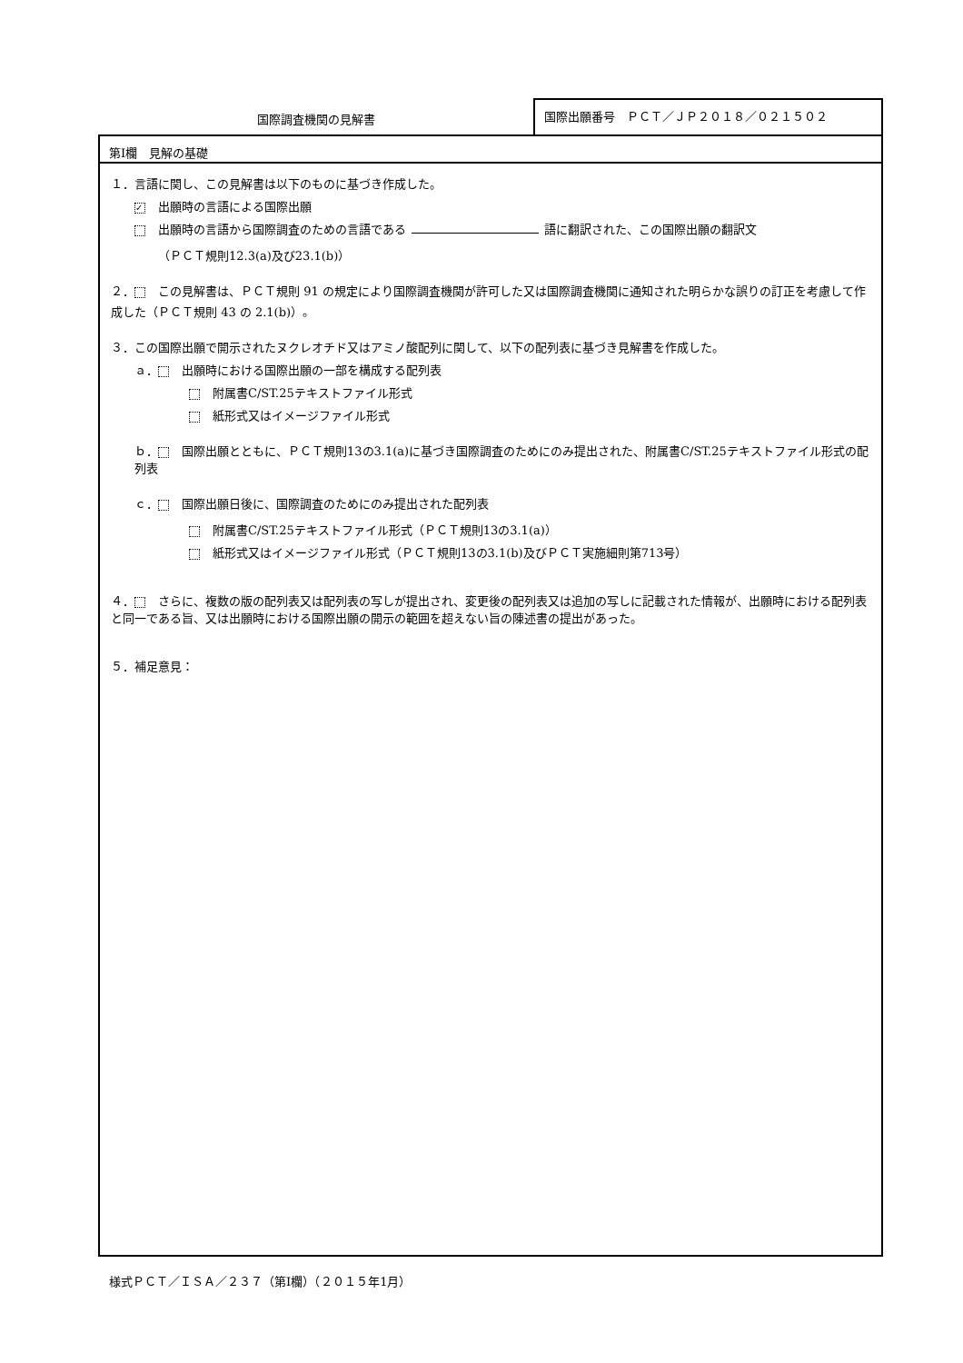国際調査機関の見解書
国際出願番号　ＰＣＴ／ＪＰ２０１８／０２１５０２
第Ⅰ欄　見解の基礎
１．言語に関し、この見解書は以下のものに基づき作成した。
✓ 出願時の言語による国際出願
出願時の言語から国際調査のための言語である 語に翻訳された、この国際出願の翻訳文
（ＰＣＴ規則12.3(a)及び23.1(b)）
２． この見解書は、ＰＣＴ規則 91 の規定により国際調査機関が許可した又は国際調査機関に通知された明らかな誤りの訂正を考慮して作成した（ＰＣＴ規則 43 の 2.1(b)）。
３．この国際出願で開示されたヌクレオチド又はアミノ酸配列に関して、以下の配列表に基づき見解書を作成した。
ａ． 出願時における国際出願の一部を構成する配列表
附属書C/ST.25テキストファイル形式
紙形式又はイメージファイル形式
ｂ． 国際出願とともに、ＰＣＴ規則13の3.1(a)に基づき国際調査のためにのみ提出された、附属書C/ST.25テキストファイル形式の配列表
ｃ． 国際出願日後に、国際調査のためにのみ提出された配列表
附属書C/ST.25テキストファイル形式（ＰＣＴ規則13の3.1(a)）
紙形式又はイメージファイル形式（ＰＣＴ規則13の3.1(b)及びＰＣＴ実施細則第713号）
４． さらに、複数の版の配列表又は配列表の写しが提出され、変更後の配列表又は追加の写しに記載された情報が、出願時における配列表と同一である旨、又は出願時における国際出願の開示の範囲を超えない旨の陳述書の提出があった。
５．補足意見：
様式ＰＣＴ／ＩＳＡ／２３７（第Ⅰ欄）（２０１５年1月）